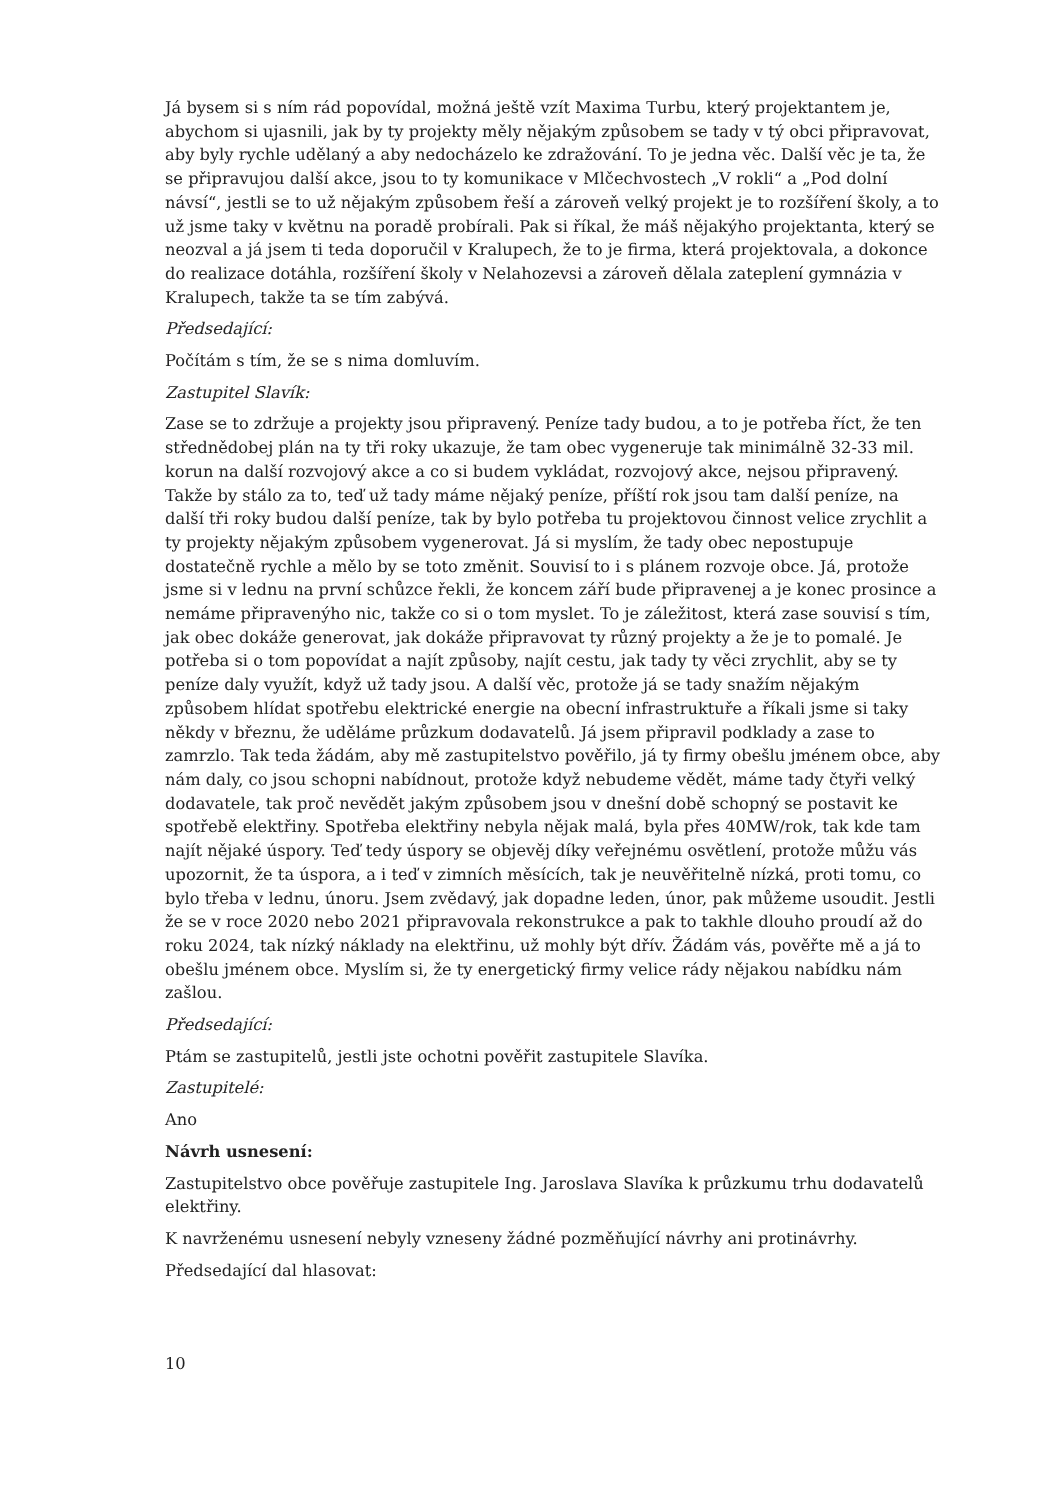Já bysem si s ním rád popovídal, možná ještě vzít Maxima Turbu, který projektantem je, abychom si ujasnili, jak by ty projekty měly nějakým způsobem se tady v tý obci připravovat, aby byly rychle udělaný a aby nedocházelo ke zdražování. To je jedna věc. Další věc je ta, že se připravujou další akce, jsou to ty komunikace v Mlčechvostech „V rokli“ a „Pod dolní návsí“, jestli se to už nějakým způsobem řeší a zároveň velký projekt je to rozšíření školy, a to už jsme taky v květnu na poradě probírali. Pak si říkal, že máš nějakýho projektanta, který se neozval a já jsem ti teda doporučil v Kralupech, že to je firma, která projektovala, a dokonce do realizace dotáhla, rozšíření školy v Nelahozevsi a zároveň dělala zateplení gymnázia v Kralupech, takže ta se tím zabývá.
Předsedající:
Počítám s tím, že se s nima domluvím.
Zastupitel Slavík:
Zase se to zdržuje a projekty jsou připravený. Peníze tady budou, a to je potřeba říct, že ten střednědobej plán na ty tři roky ukazuje, že tam obec vygeneruje tak minimálně 32-33 mil. korun na další rozvojový akce a co si budem vykládat, rozvojový akce, nejsou připravený. Takže by stálo za to, teď už tady máme nějaký peníze, příští rok jsou tam další peníze, na další tři roky budou další peníze, tak by bylo potřeba tu projektovou činnost velice zrychlit a ty projekty nějakým způsobem vygenerovat. Já si myslím, že tady obec nepostupuje dostatečně rychle a mělo by se toto změnit. Souvisí to i s plánem rozvoje obce. Já, protože jsme si v lednu na první schůzce řekli, že koncem září bude připravenej a je konec prosince a nemáme připravenýho nic, takže co si o tom myslet. To je záležitost, která zase souvisí s tím, jak obec dokáže generovat, jak dokáže připravovat ty různý projekty a že je to pomalé. Je potřeba si o tom popovídat a najít způsoby, najít cestu, jak tady ty věci zrychlit, aby se ty peníze daly využít, když už tady jsou. A další věc, protože já se tady snažím nějakým způsobem hlídat spotřebu elektrické energie na obecní infrastruktuře a říkali jsme si taky někdy v březnu, že uděláme průzkum dodavatelů. Já jsem připravil podklady a zase to zamrzlo. Tak teda žádám, aby mě zastupitelstvo pověřilo, já ty firmy obešlu jménem obce, aby nám daly, co jsou schopni nabídnout, protože když nebudeme vědět, máme tady čtyři velký dodavatele, tak proč nevědět jakým způsobem jsou v dnešní době schopný se postavit ke spotřebě elektřiny. Spotřeba elektřiny nebyla nějak malá, byla přes 40MW/rok, tak kde tam najít nějaké úspory. Teď tedy úspory se objevěj díky veřejnému osvětlení, protože můžu vás upozornit, že ta úspora, a i teď v zimních měsících, tak je neuvěřitelně nízká, proti tomu, co bylo třeba v lednu, únoru. Jsem zvědavý, jak dopadne leden, únor, pak můžeme usoudit. Jestli že se v roce 2020 nebo 2021 připravovala rekonstrukce a pak to takhle dlouho proudí až do roku 2024, tak nízký náklady na elektřinu, už mohly být dřív. Žádám vás, pověřte mě a já to obešlu jménem obce. Myslím si, že ty energetický firmy velice rády nějakou nabídku nám zašlou.
Předsedající:
Ptám se zastupitelů, jestli jste ochotni pověřit zastupitele Slavíka.
Zastupitelé:
Ano
Návrh usnesení:
Zastupitelstvo obce pověřuje zastupitele Ing. Jaroslava Slavíka k průzkumu trhu dodavatelů elektřiny.
K navrženému usnesení nebyly vzneseny žádné pozměňující návrhy ani protinávrhy.
Předsedající dal hlasovat:
10